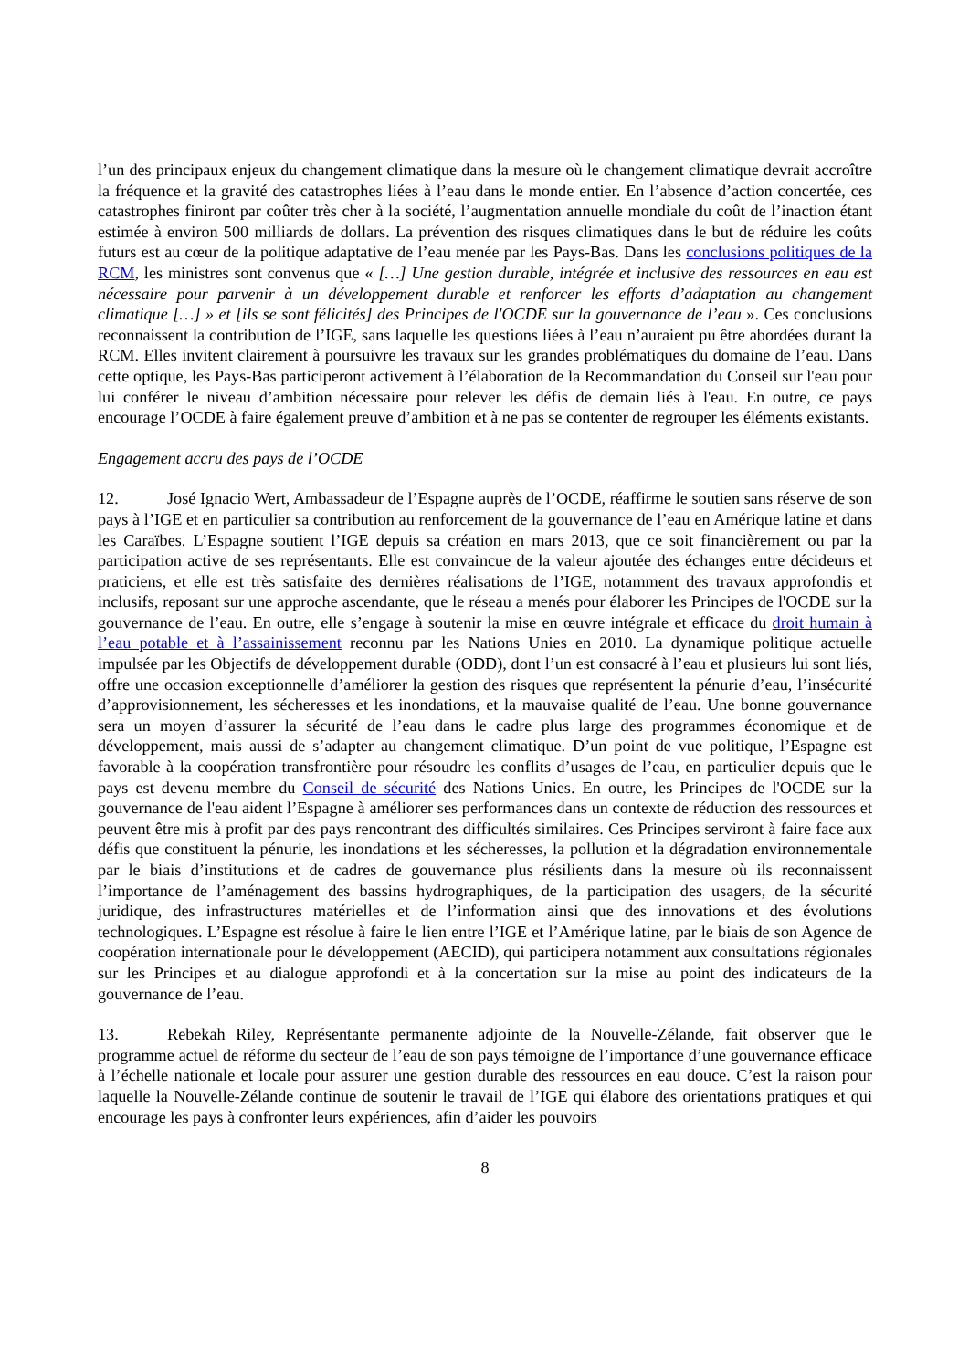l’un des principaux enjeux du changement climatique dans la mesure où le changement climatique devrait accroître la fréquence et la gravité des catastrophes liées à l’eau dans le monde entier. En l’absence d’action concertée, ces catastrophes finiront par coûter très cher à la société, l’augmentation annuelle mondiale du coût de l’inaction étant estimée à environ 500 milliards de dollars. La prévention des risques climatiques dans le but de réduire les coûts futurs est au cœur de la politique adaptative de l’eau menée par les Pays-Bas. Dans les conclusions politiques de la RCM, les ministres sont convenus que « […] Une gestion durable, intégrée et inclusive des ressources en eau est nécessaire pour parvenir à un développement durable et renforcer les efforts d’adaptation au changement climatique […] » et [ils se sont félicités] des Principes de l'OCDE sur la gouvernance de l’eau ». Ces conclusions reconnaissent la contribution de l’IGE, sans laquelle les questions liées à l’eau n’auraient pu être abordées durant la RCM. Elles invitent clairement à poursuivre les travaux sur les grandes problématiques du domaine de l’eau. Dans cette optique, les Pays-Bas participeront activement à l’élaboration de la Recommandation du Conseil sur l'eau pour lui conférer le niveau d’ambition nécessaire pour relever les défis de demain liés à l'eau. En outre, ce pays encourage l’OCDE à faire également preuve d’ambition et à ne pas se contenter de regrouper les éléments existants.
Engagement accru des pays de l’OCDE
12. José Ignacio Wert, Ambassadeur de l’Espagne auprès de l’OCDE, réaffirme le soutien sans réserve de son pays à l’IGE et en particulier sa contribution au renforcement de la gouvernance de l’eau en Amérique latine et dans les Caraïbes. L’Espagne soutient l’IGE depuis sa création en mars 2013, que ce soit financièrement ou par la participation active de ses représentants. Elle est convaincue de la valeur ajoutée des échanges entre décideurs et praticiens, et elle est très satisfaite des dernières réalisations de l’IGE, notamment des travaux approfondis et inclusifs, reposant sur une approche ascendante, que le réseau a menés pour élaborer les Principes de l'OCDE sur la gouvernance de l’eau. En outre, elle s’engage à soutenir la mise en œuvre intégrale et efficace du droit humain à l’eau potable et à l’assainissement reconnu par les Nations Unies en 2010. La dynamique politique actuelle impulsée par les Objectifs de développement durable (ODD), dont l’un est consacré à l’eau et plusieurs lui sont liés, offre une occasion exceptionnelle d’améliorer la gestion des risques que représentent la pénurie d’eau, l’insécurité d’approvisionnement, les sécheresses et les inondations, et la mauvaise qualité de l’eau. Une bonne gouvernance sera un moyen d’assurer la sécurité de l’eau dans le cadre plus large des programmes économique et de développement, mais aussi de s’adapter au changement climatique. D’un point de vue politique, l’Espagne est favorable à la coopération transfrontière pour résoudre les conflits d’usages de l’eau, en particulier depuis que le pays est devenu membre du Conseil de sécurité des Nations Unies. En outre, les Principes de l'OCDE sur la gouvernance de l'eau aident l’Espagne à améliorer ses performances dans un contexte de réduction des ressources et peuvent être mis à profit par des pays rencontrant des difficultés similaires. Ces Principes serviront à faire face aux défis que constituent la pénurie, les inondations et les sécheresses, la pollution et la dégradation environnementale par le biais d’institutions et de cadres de gouvernance plus résilients dans la mesure où ils reconnaissent l’importance de l’aménagement des bassins hydrographiques, de la participation des usagers, de la sécurité juridique, des infrastructures matérielles et de l’information ainsi que des innovations et des évolutions technologiques. L’Espagne est résolue à faire le lien entre l’IGE et l’Amérique latine, par le biais de son Agence de coopération internationale pour le développement (AECID), qui participera notamment aux consultations régionales sur les Principes et au dialogue approfondi et à la concertation sur la mise au point des indicateurs de la gouvernance de l’eau.
13. Rebekah Riley, Représentante permanente adjointe de la Nouvelle-Zélande, fait observer que le programme actuel de réforme du secteur de l’eau de son pays témoigne de l’importance d’une gouvernance efficace à l’échelle nationale et locale pour assurer une gestion durable des ressources en eau douce. C’est la raison pour laquelle la Nouvelle-Zélande continue de soutenir le travail de l’IGE qui élabore des orientations pratiques et qui encourage les pays à confronter leurs expériences, afin d’aider les pouvoirs
8